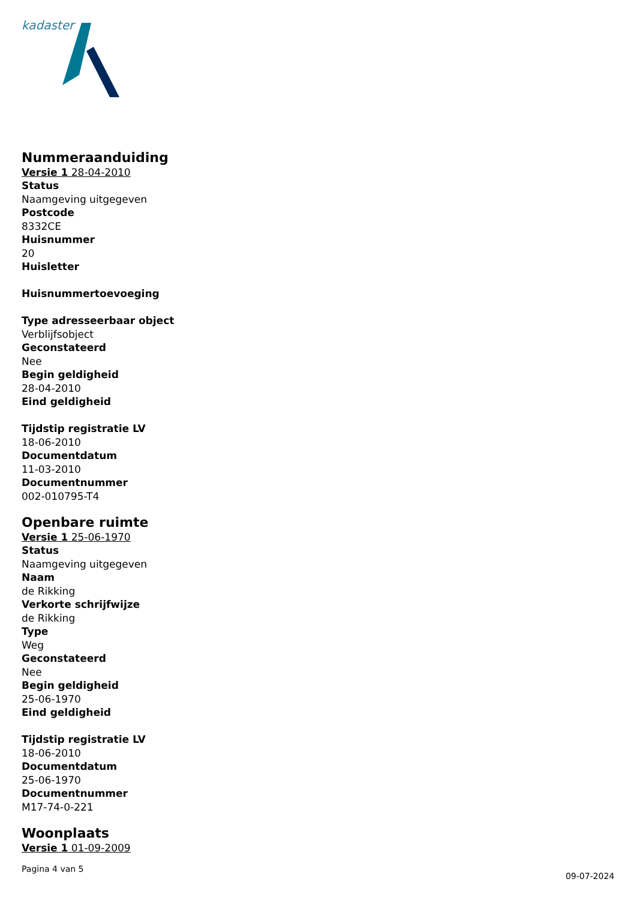kadaster
Nummeraanduiding
Versie 1 28-04-2010
Status
Naamgeving uitgegeven
Postcode
8332CE
Huisnummer
20
Huisletter
Huisnummertoevoeging
Type adresseerbaar object
Verblijfsobject
Geconstateerd
Nee
Begin geldigheid
28-04-2010
Eind geldigheid
Tijdstip registratie LV
18-06-2010
Documentdatum
11-03-2010
Documentnummer
002-010795-T4
Openbare ruimte
Versie 1 25-06-1970
Status
Naamgeving uitgegeven
Naam
de Rikking
Verkorte schrijfwijze
de Rikking
Type
Weg
Geconstateerd
Nee
Begin geldigheid
25-06-1970
Eind geldigheid
Tijdstip registratie LV
18-06-2010
Documentdatum
25-06-1970
Documentnummer
M17-74-0-221
Woonplaats
Versie 1 01-09-2009
Pagina 4 van 5
09-07-2024